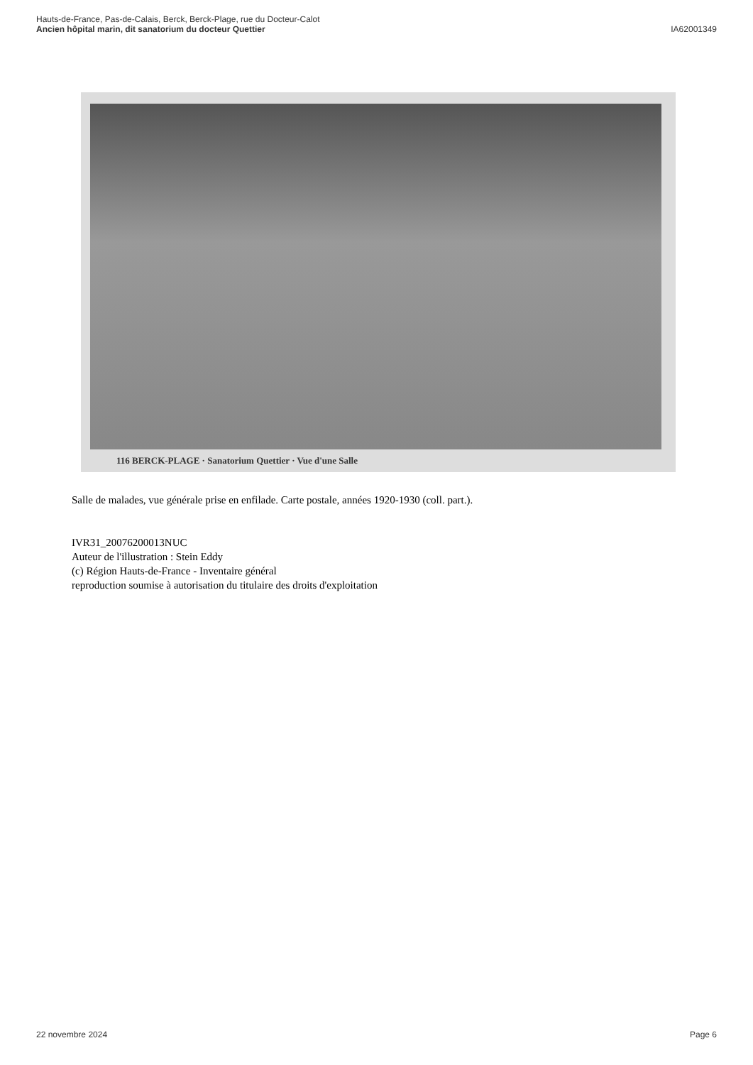Hauts-de-France, Pas-de-Calais, Berck, Berck-Plage, rue du Docteur-Calot
Ancien hôpital marin, dit sanatorium du docteur Quettier
IA62001349
116 BERCK-PLAGE · Sanatorium Quettier · Vue d'une Salle
Salle de malades, vue générale prise en enfilade. Carte postale, années 1920-1930 (coll. part.).
IVR31_20076200013NUC
Auteur de l'illustration : Stein Eddy
(c) Région Hauts-de-France - Inventaire général
reproduction soumise à autorisation du titulaire des droits d'exploitation
22 novembre 2024 Page 6